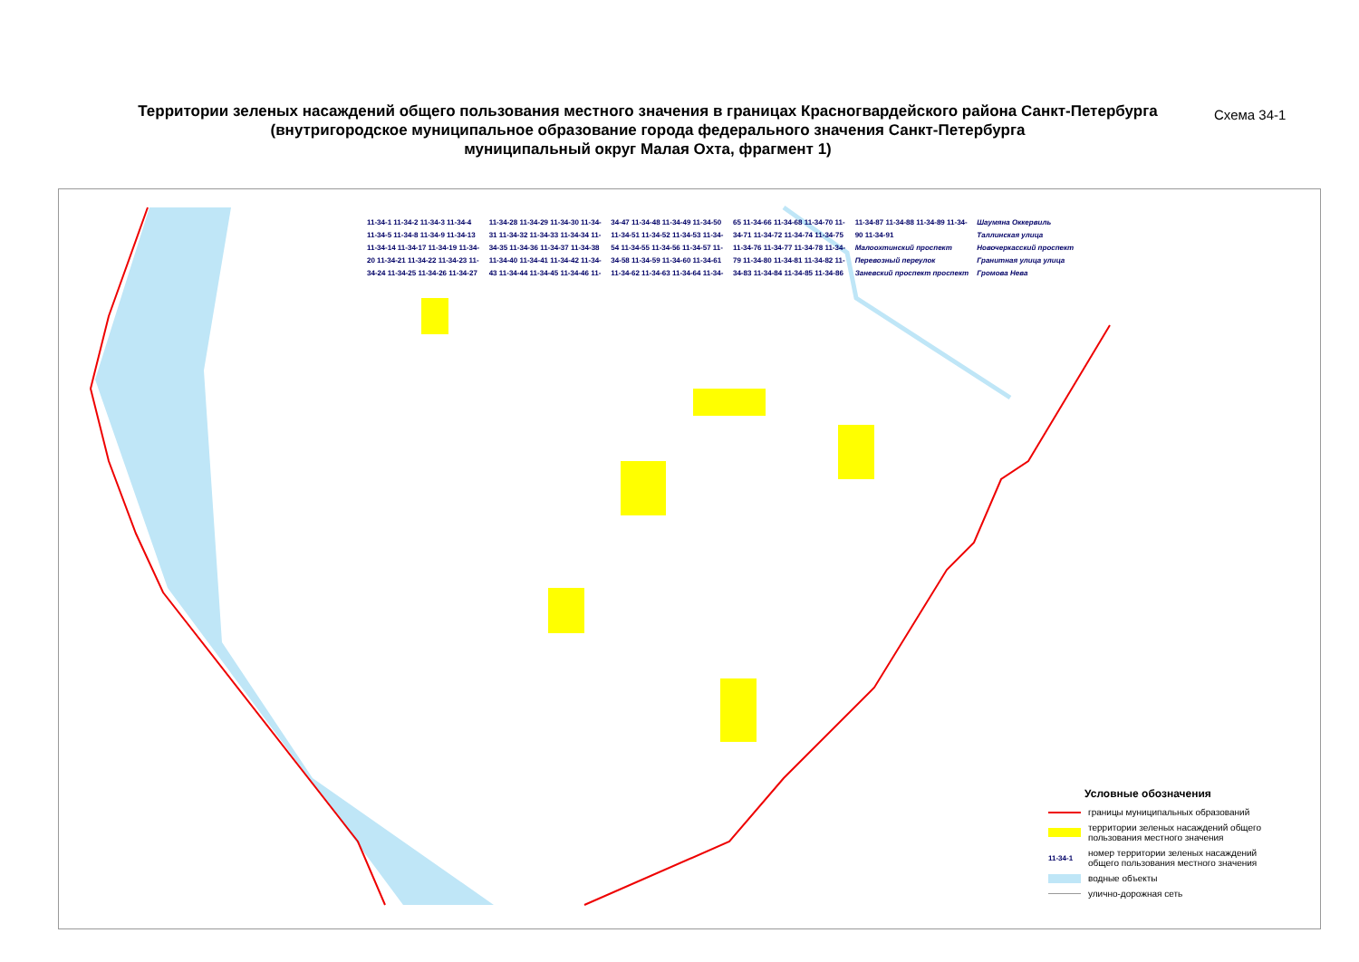Территории зеленых насаждений общего пользования местного значения в границах Красногвардейского района Санкт-Петербурга
(внутригородское муниципальное образование города федерального значения Санкт-Петербурга
муниципальный округ Малая Охта, фрагмент 1)
Схема 34-1
11-34-1 11-34-2 11-34-3 11-34-4 11-34-5 11-34-8 11-34-9 11-34-13 11-34-14 11-34-17 11-34-19 11-34-20 11-34-21 11-34-22 11-34-23 11-34-24 11-34-25 11-34-26 11-34-27 11-34-28 11-34-29 11-34-30 11-34-31 11-34-32 11-34-33 11-34-34 11-34-35 11-34-36 11-34-37 11-34-38 11-34-40 11-34-41 11-34-42 11-34-43 11-34-44 11-34-45 11-34-46 11-34-47 11-34-48 11-34-49 11-34-50 11-34-51 11-34-52 11-34-53 11-34-54 11-34-55 11-34-56 11-34-57 11-34-58 11-34-59 11-34-60 11-34-61 11-34-62 11-34-63 11-34-64 11-34-65 11-34-66 11-34-68 11-34-70 11-34-71 11-34-72 11-34-74 11-34-75 11-34-76 11-34-77 11-34-78 11-34-79 11-34-80 11-34-81 11-34-82 11-34-83 11-34-84 11-34-85 11-34-86 11-34-87 11-34-88 11-34-89 11-34-90 11-34-91
Малоохтинский проспект Перевозный переулок Заневский проспект проспект Шаумяна Оккервиль Таллинская улица Новочеркасский проспект Гранитная улица улица Громова Нева
Условные обозначения
границы муниципальных образований
территории зеленых насаждений общего пользования местного значения
11-34-1
номер территории зеленых насаждений общего пользования местного значения
водные объекты
улично-дорожная сеть